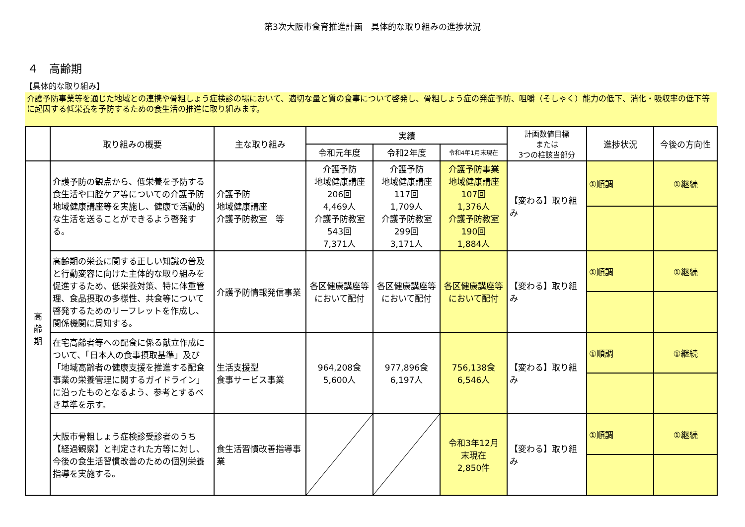第3次大阪市食育推進計画　具体的な取り組みの進捗状況
４　高齢期
【具体的な取り組み】
介護予防事業等を通じた地域との連携や骨粗しょう症検診の場において、適切な量と質の食事について啓発し、骨粗しょう症の発症予防、咀嚼（そしゃく）能力の低下、消化・吸収率の低下等に起因する低栄養を予防するための食生活の推進に取り組みます。
| | 取り組みの概要 | 主な取り組み | 実績 | | | 計画数値目標 または 3つの柱該当部分 | 進捗状況 | 今後の方向性 |
| --- | --- | --- | --- | --- | --- | --- | --- | --- |
| | | | 令和元年度 | 令和2年度 | 令和4年1月末現在 | | | |
| 高 齢 期 | 介護予防の観点から、低栄養を予防する食生活や口腔ケア等についての介護予防地域健康講座等を実施し、健康で活動的な生活を送ることができるよう啓発する。 | 介護予防 地域健康講座 介護予防教室 等 | 介護予防 地域健康講座 206回 4,469人 介護予防教室 543回 7,371人 | 介護予防 地域健康講座 117回 1,709人 介護予防教室 299回 3,171人 | 介護予防事業 地域健康講座 107回 1,376人 介護予防教室 190回 1,884人 | 【変わる】取り組み | ①順調 | ①継続 |
| | 高齢期の栄養に関する正しい知識の普及と行動変容に向けた主体的な取り組みを促進するため、低栄養対策、特に体重管理、食品摂取の多様性、共食等について啓発するためのリーフレットを作成し、関係機関に周知する。 | 介護予防情報発信事業 | 各区健康講座等において配付 | 各区健康講座等において配付 | 各区健康講座等において配付 | 【変わる】取り組み | ①順調 | ①継続 |
| | 在宅高齢者等への配食に係る献立作成について、「日本人の食事摂取基準」及び「地域高齢者の健康支援を推進する配食事業の栄養管理に関するガイドライン」に沿ったものとなるよう、参考とするべき基準を示す。 | 生活支援型 食事サービス事業 | 964,208食 5,600人 | 977,896食 6,197人 | 756,138食 6,546人 | 【変わる】取り組み | ①順調 | ①継続 |
| | 大阪市骨粗しょう症検診受診者のうち【経過観察】と判定された方等に対し、今後の食生活習慣改善のための個別栄養指導を実施する。 | 食生活習慣改善指導事業 | | | 令和3年12月 末現在 2,850件 | 【変わる】取り組み | ①順調 | ①継続 |